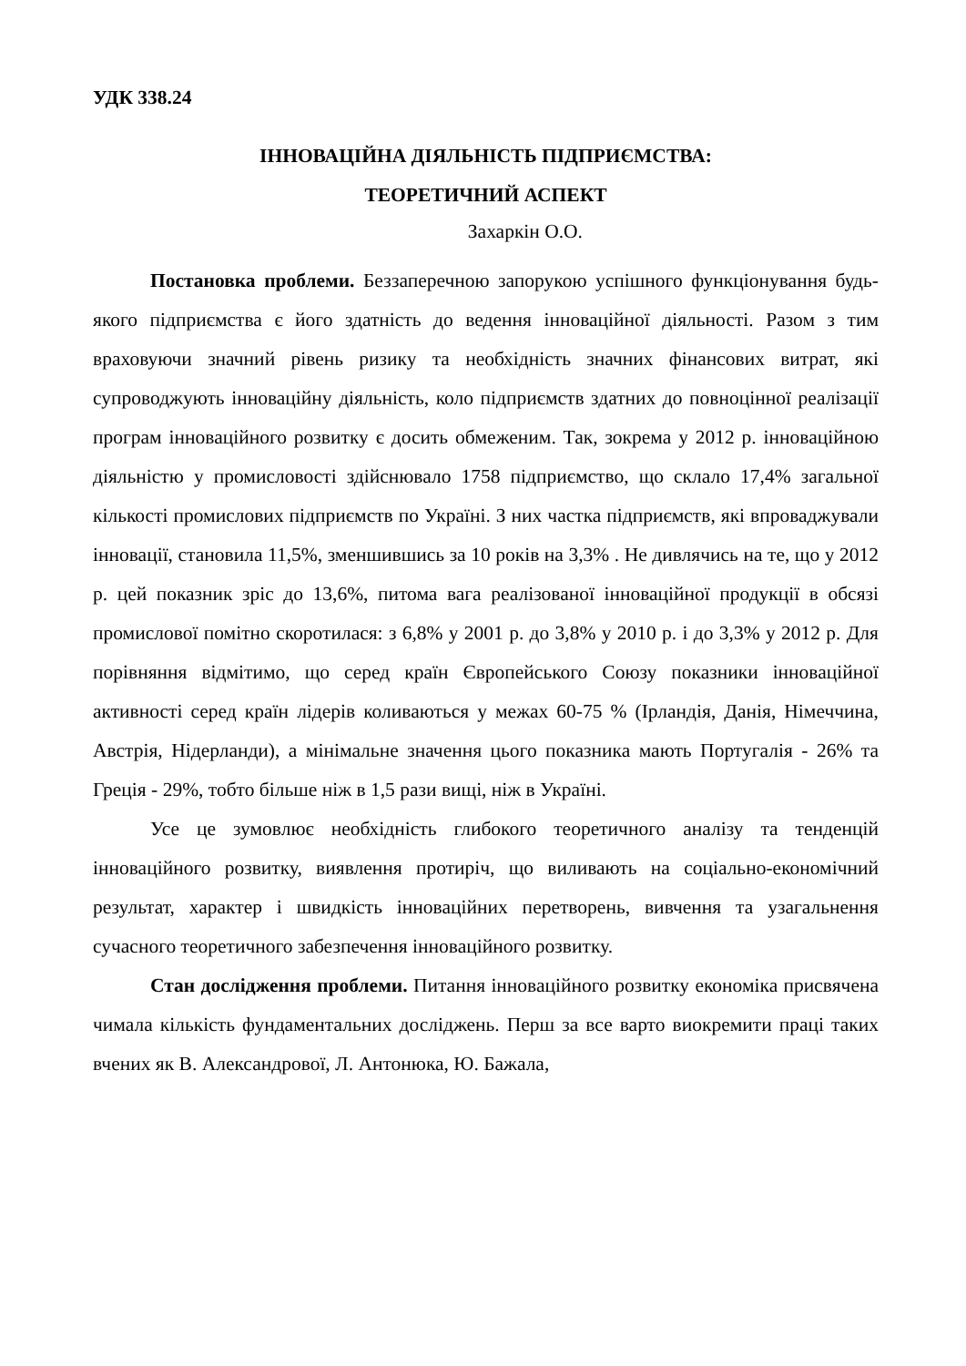УДК 338.24
ІННОВАЦІЙНА ДІЯЛЬНІСТЬ ПІДПРИЄМСТВА:
ТЕОРЕТИЧНИЙ АСПЕКТ
Захаркін О.О.
Постановка проблеми. Беззаперечною запорукою успішного функціонування будь-якого підприємства є його здатність до ведення інноваційної діяльності. Разом з тим враховуючи значний рівень ризику та необхідність значних фінансових витрат, які супроводжують інноваційну діяльність, коло підприємств здатних до повноцінної реалізації програм інноваційного розвитку є досить обмеженим. Так, зокрема у 2012 р. інноваційною діяльністю у промисловості здійснювало 1758 підприємство, що склало 17,4% загальної кількості промислових підприємств по Україні. З них частка підприємств, які впроваджували інновації, становила 11,5%, зменшившись за 10 років на 3,3% . Не дивлячись на те, що у 2012 р. цей показник зріс до 13,6%, питома вага реалізованої інноваційної продукції в обсязі промислової помітно скоротилася: з 6,8% у 2001 р. до 3,8% у 2010 р. і до 3,3% у 2012 р. Для порівняння відмітимо, що серед країн Європейського Союзу показники інноваційної активності серед країн лідерів коливаються у межах 60-75 % (Ірландія, Данія, Німеччина, Австрія, Нідерланди), а мінімальне значення цього показника мають Португалія - 26% та Греція - 29%, тобто більше ніж в 1,5 рази вищі, ніж в Україні.
Усе це зумовлює необхідність глибокого теоретичного аналізу та тенденцій інноваційного розвитку, виявлення протиріч, що виливають на соціально-економічний результат, характер і швидкість інноваційних перетворень, вивчення та узагальнення сучасного теоретичного забезпечення інноваційного розвитку.
Стан дослідження проблеми. Питання інноваційного розвитку економіка присвячена чимала кількість фундаментальних досліджень. Перш за все варто виокремити праці таких вчених як В. Александрової, Л. Антонюка, Ю. Бажала,